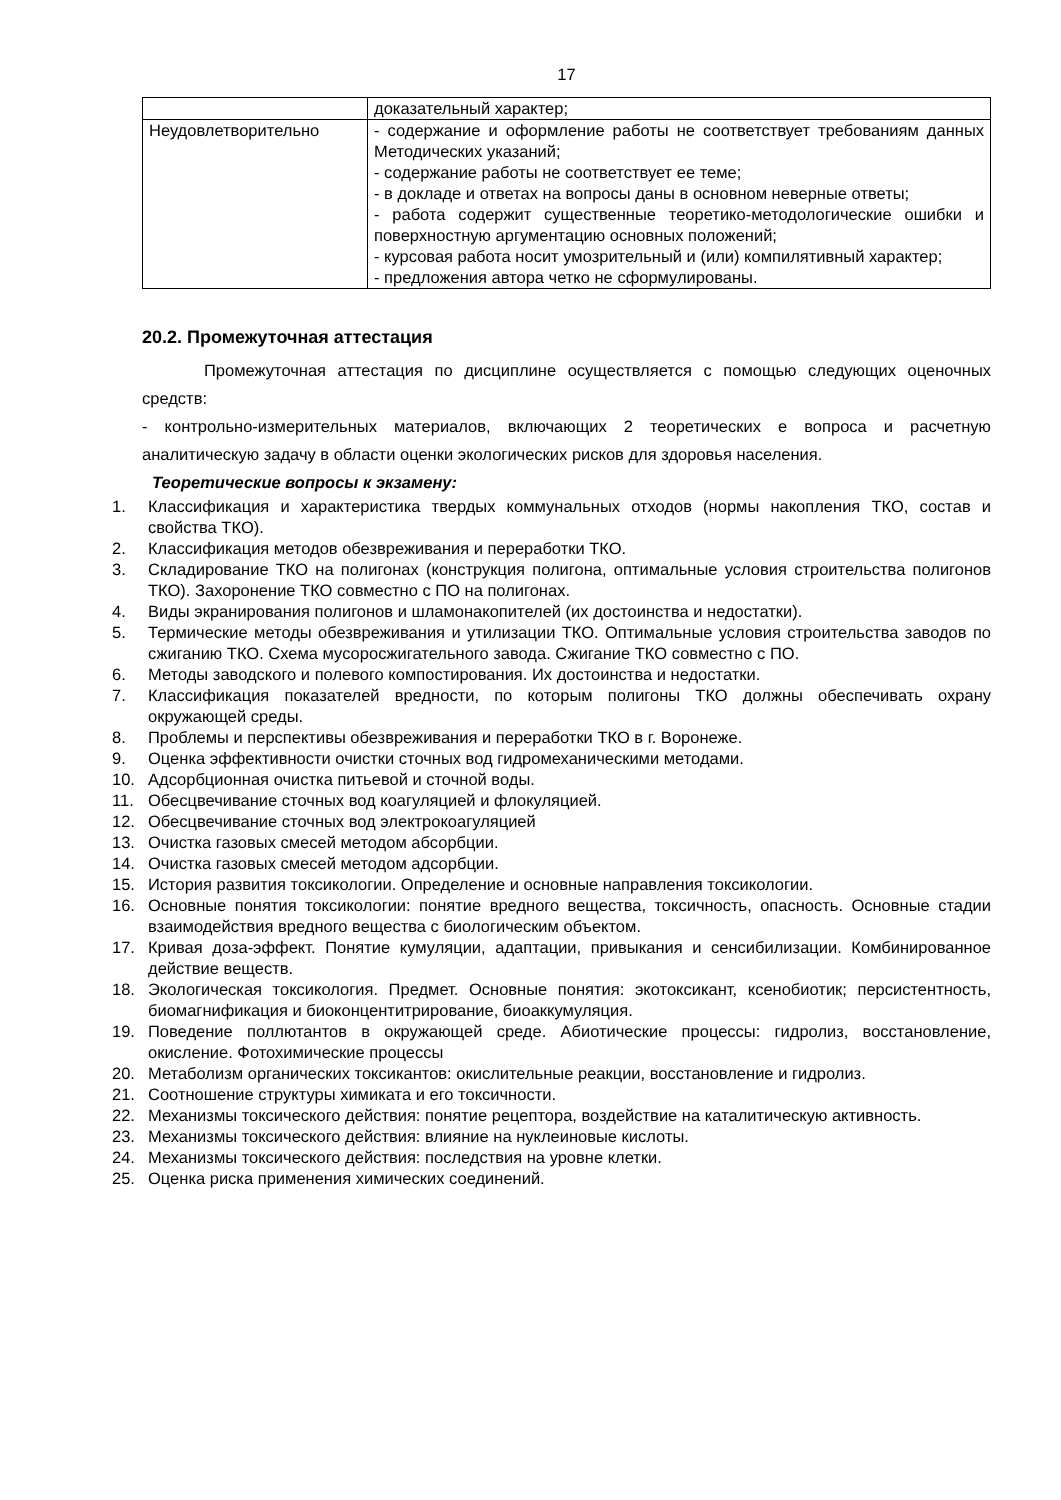17
| | доказательный характер; |
| Неудовлетворительно | - содержание и оформление работы не соответствует требованиям данных Методических указаний; - содержание работы не соответствует ее теме; - в докладе и ответах на вопросы даны в основном неверные ответы; - работа содержит существенные теоретико-методологические ошибки и поверхностную аргументацию основных положений; - курсовая работа носит умозрительный и (или) компилятивный характер; - предложения автора четко не сформулированы. |
20.2. Промежуточная аттестация
Промежуточная аттестация по дисциплине осуществляется с помощью следующих оценочных средств:
- контрольно-измерительных материалов, включающих 2 теоретических е вопроса и расчетную аналитическую задачу в области оценки экологических рисков для здоровья населения.
Теоретические вопросы к экзамену:
1. Классификация и характеристика твердых коммунальных отходов (нормы накопления ТКО, состав и свойства ТКО).
2. Классификация методов обезвреживания и переработки ТКО.
3. Складирование ТКО на полигонах (конструкция полигона, оптимальные условия строительства полигонов ТКО). Захоронение ТКО совместно с ПО на полигонах.
4. Виды экранирования полигонов и шламонакопителей (их достоинства и недостатки).
5. Термические методы обезвреживания и утилизации ТКО. Оптимальные условия строительства заводов по сжиганию ТКО. Схема мусоросжигательного завода. Сжигание ТКО совместно с ПО.
6. Методы заводского и полевого компостирования. Их достоинства и недостатки.
7. Классификация показателей вредности, по которым полигоны ТКО должны обеспечивать охрану окружающей среды.
8. Проблемы и перспективы обезвреживания и переработки ТКО в г. Воронеже.
9. Оценка эффективности очистки сточных вод гидромеханическими методами.
10. Адсорбционная очистка питьевой и сточной воды.
11. Обесцвечивание сточных вод коагуляцией и флокуляцией.
12. Обесцвечивание сточных вод электрокоагуляцией
13. Очистка газовых смесей методом абсорбции.
14. Очистка газовых смесей методом адсорбции.
15. История развития токсикологии. Определение и основные направления токсикологии.
16. Основные понятия токсикологии: понятие вредного вещества, токсичность, опасность. Основные стадии взаимодействия вредного вещества с биологическим объектом.
17. Кривая доза-эффект. Понятие кумуляции, адаптации, привыкания и сенсибилизации. Комбинированное действие веществ.
18. Экологическая токсикология. Предмет. Основные понятия: экотоксикант, ксенобиотик; персистентность, биомагнификация и биоконцентитрирование, биоаккумуляция.
19. Поведение поллютантов в окружающей среде. Абиотические процессы: гидролиз, восстановление, окисление. Фотохимические процессы
20. Метаболизм органических токсикантов: окислительные реакции, восстановление и гидролиз.
21. Соотношение структуры химиката и его токсичности.
22. Механизмы токсического действия: понятие рецептора, воздействие на каталитическую активность.
23. Механизмы токсического действия: влияние на нуклеиновые кислоты.
24. Механизмы токсического действия: последствия на уровне клетки.
25. Оценка риска применения химических соединений.